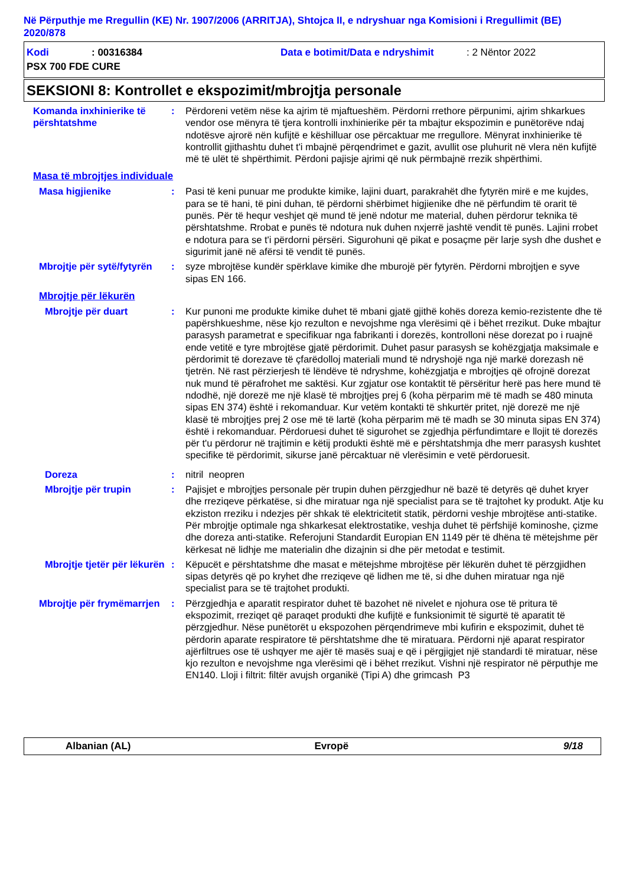Në Përputhje me Rregullin (KE) Nr. 1907/2006 (ARRITJA), Shtojca II, e ndryshuar nga Komisioni i Rregullimit (BE) 2020/878
Kodi: 00316384 Data e botimit/Data e ndryshimit: 2 Nëntor 2022
PSX 700 FDE CURE
SEKSIONI 8: Kontrollet e ekspozimit/mbrojtja personale
Komanda inxhinierike të përshtatshme
: Përdoreni vetëm nëse ka ajrim të mjaftueshëm. Përdorni rrethore përpunimi, ajrim shkarkues vendor ose mënyra të tjera kontrolli inxhinierike për ta mbajtur ekspozimin e punëtorëve ndaj ndotësve ajrorë nën kufijtë e këshilluar ose përcaktuar me rregullore. Mënyrat inxhinierike të kontrollit gjithashtu duhet t'i mbajnë përqendrimet e gazit, avullit ose pluhurit në vlera nën kufijtë më të ulët të shpërthimit. Përdoni pajisje ajrimi që nuk përmbajnë rrezik shpërthimi.
Masa të mbrojtjes individuale
Masa higjienike : Pasi të keni punuar me produkte kimike, lajini duart, parakrahët dhe fytyrën mirë e me kujdes, para se të hani, të pini duhan, të përdorni shërbimet higjienike dhe në përfundim të orarit të punës. Për të hequr veshjet që mund të jenë ndotur me material, duhen përdorur teknika të përshtatshme. Rrobat e punës të ndotura nuk duhen nxjerrë jashtë vendit të punës. Lajini rrobet e ndotura para se t'i përdorni përsëri. Sigurohuni që pikat e posaçme për larje sysh dhe dushet e sigurimit janë në afërsi të vendit të punës.
Mbrojtje për sytë/fytyrën
: syze mbrojtëse kundër spërklave kimike dhe mburojë për fytyrën. Përdorni mbrojtjen e syve sipas EN 166.
Mbrojtje për lëkurën
Mbrojtje për duart : Kur punoni me produkte kimike duhet të mbani gjatë gjithë kohës doreza kemio-rezistente dhe të papërshkueshme, nëse kjo rezulton e nevojshme nga vlerësimi që i bëhet rrezikut. Duke mbajtur parasysh parametrat e specifikuar nga fabrikanti i dorezës, kontrolloni nëse dorezat po i ruajnë ende vetitë e tyre mbrojtëse gjatë përdorimit. Duhet pasur parasysh se kohëzgjatja maksimale e përdorimit të dorezave të çfarëdolloj materiali mund të ndryshojë nga një markë dorezash në tjetrën. Në rast përzierjesh të lëndëve të ndryshme, kohëzgjatja e mbrojtjes që ofrojnë dorezat nuk mund të përafrohet me saktësi. Kur zgjatur ose kontaktit të përsëritur herë pas here mund të ndodhë, një dorezë me një klasë të mbrojtjes prej 6 (koha përparim më të madh se 480 minuta sipas EN 374) është i rekomanduar. Kur vetëm kontakti të shkurtër pritet, një dorezë me një klasë të mbrojtjes prej 2 ose më të lartë (koha përparim më të madh se 30 minuta sipas EN 374) është i rekomanduar. Përdoruesi duhet të sigurohet se zgjedhja përfundimtare e llojit të dorezës për t'u përdorur në trajtimin e këtij produkti është më e përshtatshmja dhe merr parasysh kushtet specifike të përdorimit, sikurse janë përcaktuar në vlerësimin e vetë përdoruesit.
Doreza : nitril neopren
Mbrojtje për trupin : Pajisjet e mbrojtjes personale për trupin duhen përzgjedhur në bazë të detyrës që duhet kryer dhe rreziqeve përkatëse, si dhe miratuar nga një specialist para se të trajtohet ky produkt. Atje ku ekziston rreziku i ndezjes për shkak të elektricitetit statik, përdorni veshje mbrojtëse anti-statike. Për mbrojtje optimale nga shkarkesat elektrostatike, veshja duhet të përfshijë kominoshe, çizme dhe doreza anti-statike. Referojuni Standardit Europian EN 1149 për të dhëna të mëtejshme për kërkesat në lidhje me materialin dhe dizajnin si dhe për metodat e testimit.
Mbrojtje tjetër për lëkurën
: Këpucët e përshtatshme dhe masat e mëtejshme mbrojtëse për lëkurën duhet të përzgjidhen sipas detyrës që po kryhet dhe rreziqeve që lidhen me të, si dhe duhen miratuar nga një specialist para se të trajtohet produkti.
Mbrojtje për frymëmarrjen
: Përzgjedhja e aparatit respirator duhet të bazohet në nivelet e njohura ose të pritura të ekspozimit, rreziqet që paraqet produkti dhe kufijtë e funksionimit të sigurtë të aparatit të përzgjedhur. Nëse punëtorët u ekspozohen përqendrimeve mbi kufirin e ekspozimit, duhet të përdorin aparate respiratore të përshtatshme dhe të miratuara. Përdorni një aparat respirator ajërfiltrues ose të ushqyer me ajër të masës suaj e që i përgjigjet një standardi të miratuar, nëse kjo rezulton e nevojshme nga vlerësimi që i bëhet rrezikut. Vishni një respirator në përputhje me EN140. Lloji i filtrit: filtër avujsh organikë (Tipi A) dhe grimcash P3
Albanian (AL) Evropë 9/18